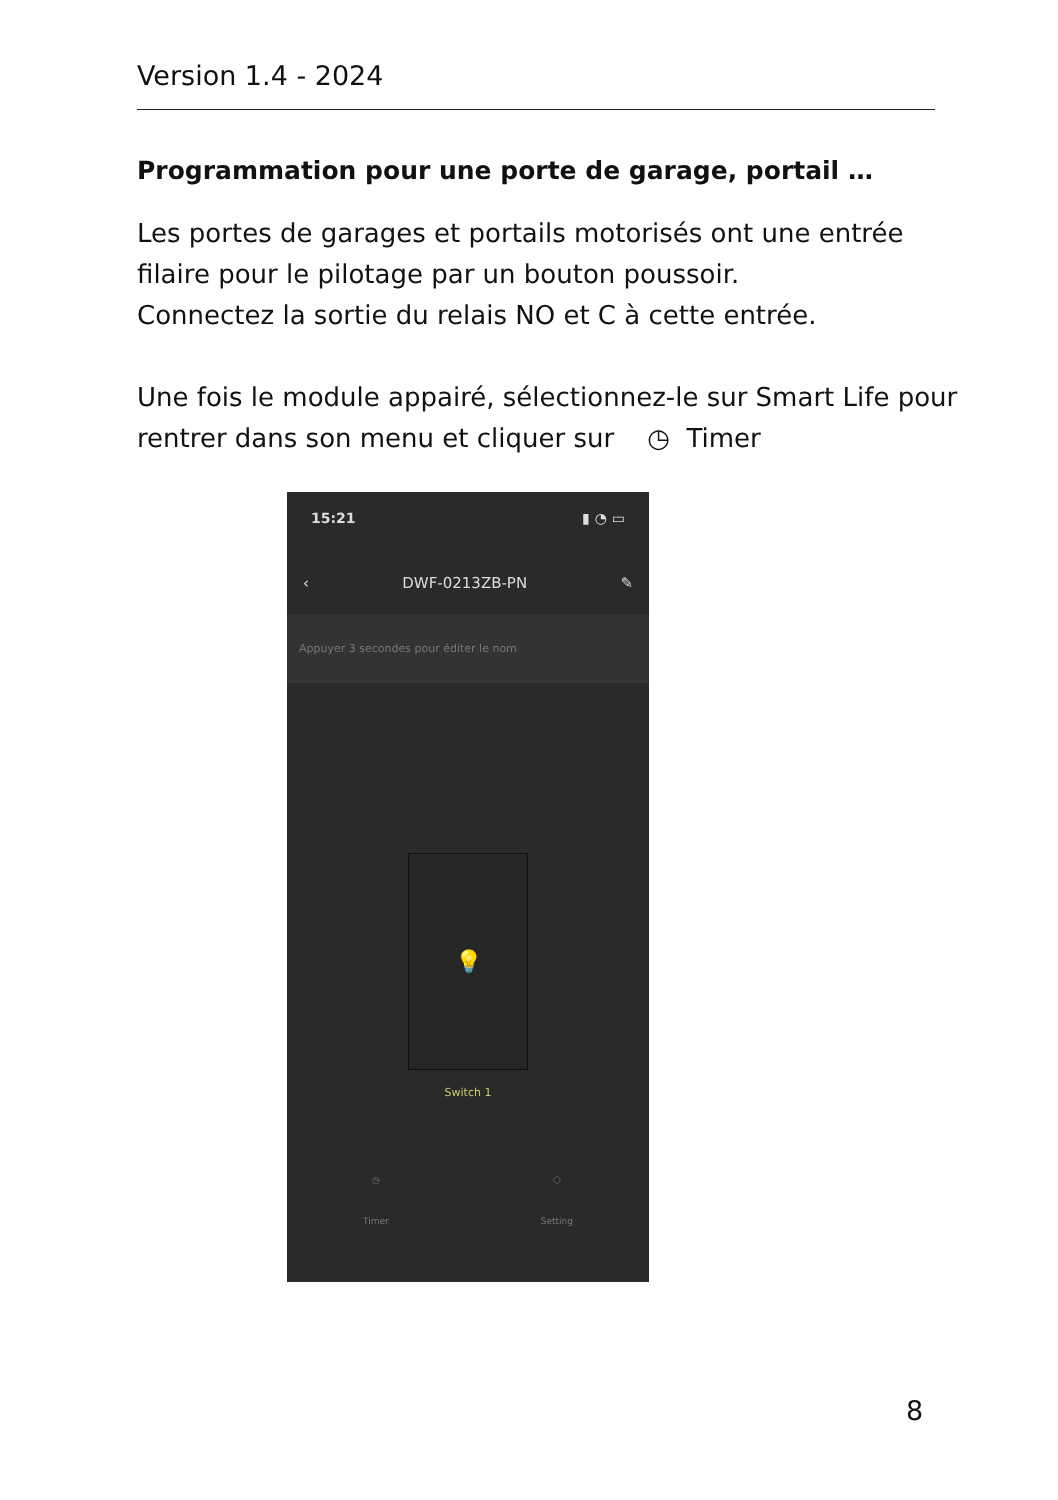Version 1.4 - 2024
Programmation pour une porte de garage, portail …
Les portes de garages et portails motorisés ont une entrée filaire pour le pilotage par un bouton poussoir.
Connectez la sortie du relais NO et C à cette entrée.
Une fois le module appairé, sélectionnez-le sur Smart Life pour rentrer dans son menu et cliquer sur ◷ Timer
15:21 ▮ ◔ ▭
‹ DWF-0213ZB-PN ✎
Appuyer 3 secondes pour éditer le nom
💡
Switch 1
◷
Timer
⬡
Setting
8